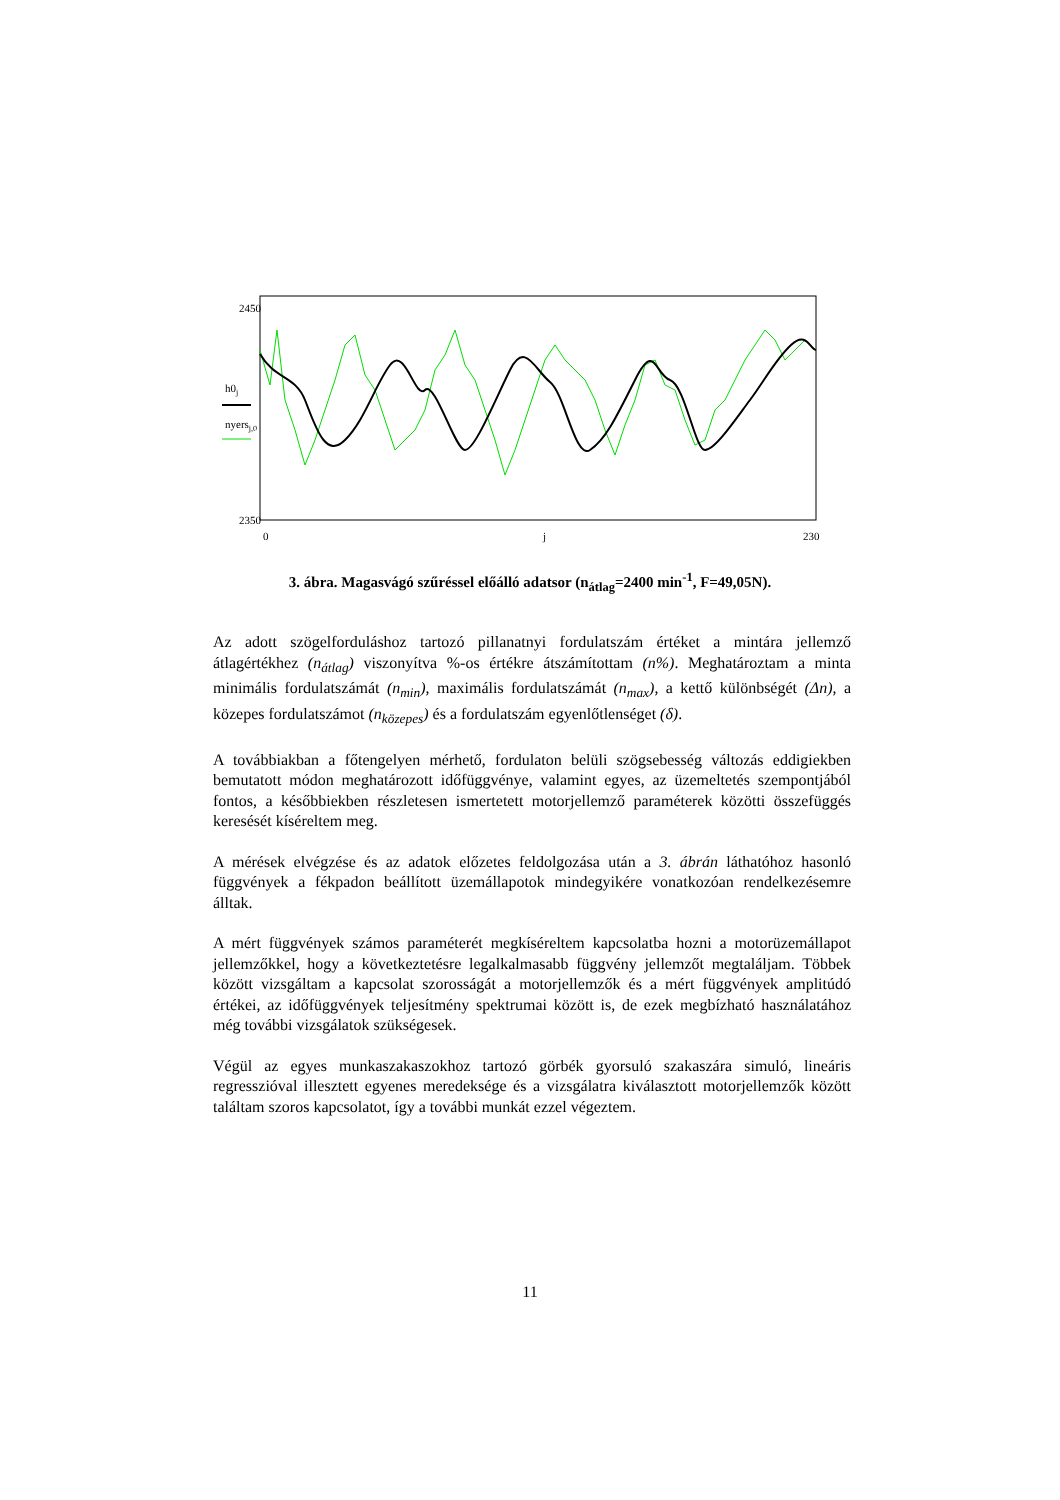2450
2350
0
j
230
h0j
nyersj,0
3. ábra. Magasvágó szűréssel előálló adatsor (n<sub>átlag</sub>=2400 min<sup>-1</sup>, F=49,05N).
Az adott szögelforduláshoz tartozó pillanatnyi fordulatszám értéket a mintára jellemző átlagértékhez (n<sub>átlag</sub>) viszonyítva %-os értékre átszámítottam (n%). Meghatároztam a minta minimális fordulatszámát (n<sub>min</sub>), maximális fordulatszámát (n<sub>max</sub>), a kettő különbségét (Δn), a közepes fordulatszámot (n<sub>közepes</sub>) és a fordulatszám egyenlőtlenséget (δ).
A továbbiakban a főtengelyen mérhető, fordulaton belüli szögsebesség változás eddigiekben bemutatott módon meghatározott időfüggvénye, valamint egyes, az üzemeltetés szempontjából fontos, a későbbiekben részletesen ismertetett motorjellemző paraméterek közötti összefüggés keresését kíséreltem meg.
A mérések elvégzése és az adatok előzetes feldolgozása után a 3. ábrán láthatóhoz hasonló függvények a fékpadon beállított üzemállapotok mindegyikére vonatkozóan rendelkezésemre álltak.
A mért függvények számos paraméterét megkíséreltem kapcsolatba hozni a motorüzemállapot jellemzőkkel, hogy a következtetésre legalkalmasabb függvény jellemzőt megtaláljam. Többek között vizsgáltam a kapcsolat szorosságát a motorjellemzők és a mért függvények amplitúdó értékei, az időfüggvények teljesítmény spektrumai között is, de ezek megbízható használatához még további vizsgálatok szükségesek.
Végül az egyes munkaszakaszokhoz tartozó görbék gyorsuló szakaszára simuló, lineáris regresszióval illesztett egyenes meredeksége és a vizsgálatra kiválasztott motorjellemzők között találtam szoros kapcsolatot, így a további munkát ezzel végeztem.
11